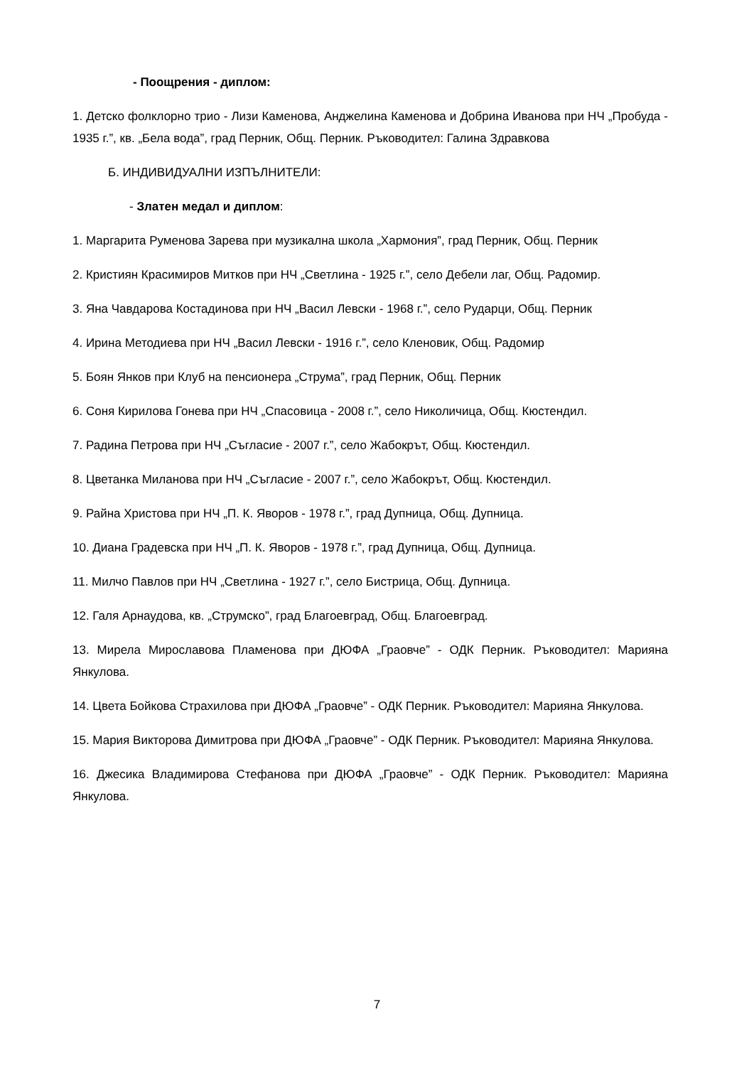- Поощрения - диплом:
1. Детско фолклорно трио - Лизи Каменова, Анджелина Каменова и Добрина Иванова при НЧ „Пробуда - 1935 г.”, кв. „Бела вода”, град Перник, Общ. Перник. Ръководител: Галина Здравкова
Б. ИНДИВИДУАЛНИ ИЗПЪЛНИТЕЛИ:
- Златен медал и диплом:
1. Маргарита Руменова Зарева при музикална школа „Хармония”, град Перник, Общ. Перник
2. Кристиян Красимиров Митков при НЧ „Светлина - 1925 г.”, село Дебели лаг, Общ. Радомир.
3. Яна Чавдарова Костадинова при НЧ „Васил Левски - 1968 г.”, село Рударци, Общ. Перник
4. Ирина Методиева при НЧ „Васил Левски - 1916 г.”, село Кленовик, Общ. Радомир
5. Боян Янков при Клуб на пенсионера „Струма”, град Перник, Общ. Перник
6. Соня Кирилова Гонева при НЧ „Спасовица - 2008 г.”, село Николичица, Общ. Кюстендил.
7. Радина Петрова при НЧ „Съгласие - 2007 г.”, село Жабокрът, Общ. Кюстендил.
8. Цветанка Миланова при НЧ „Съгласие - 2007 г.”, село Жабокрът, Общ. Кюстендил.
9. Райна Христова при НЧ „П. К. Яворов - 1978 г.”, град Дупница, Общ. Дупница.
10. Диана Градевска при НЧ „П. К. Яворов - 1978 г.”, град Дупница, Общ. Дупница.
11. Милчо Павлов при НЧ „Светлина - 1927 г.”, село Бистрица, Общ. Дупница.
12. Галя Арнаудова, кв. „Струмско”, град Благоевград, Общ. Благоевград.
13. Мирела Мирославова Пламенова при ДЮФА „Граовче” - ОДК Перник. Ръководител: Марияна Янкулова.
14. Цвета Бойкова Страхилова при ДЮФА „Граовче” - ОДК Перник. Ръководител: Марияна Янкулова.
15. Мария Викторова Димитрова при ДЮФА „Граовче” - ОДК Перник. Ръководител: Марияна Янкулова.
16. Джесика Владимирова Стефанова при ДЮФА „Граовче” - ОДК Перник. Ръководител: Марияна Янкулова.
7